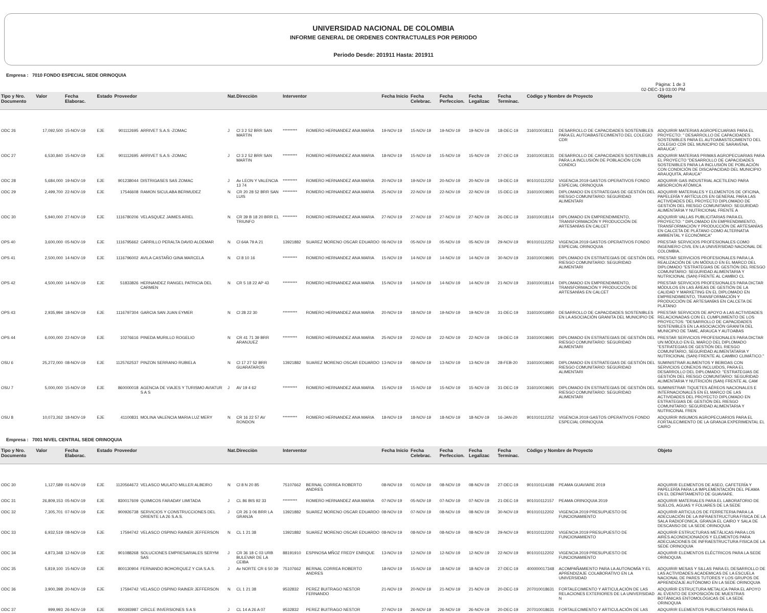UNIVERSIDAD NACIONAL DE COLOMBIA
INFORME GENERAL DE ORDENES CONTRACTUALES POR PERIODO
Periodo Desde: 201911 Hasta: 201911
Empresa : 7010 FONDO ESPECIAL SEDE ORINOQUIA
Pàgina: 1 de 3
02-DEC-19 03:00 PM
| Tipo y Nro. Documento | Valor | Fecha Elaborac. | Estado | Proveedor | | Nat. | Direcciòn | Interventor | | Fecha Inicio | Fecha Celebrac. | Fecha Perfeccion. | Fecha Legalizac | Fecha Terminac. | Còdigo y Nombre de Proyecto | | Objeto |
| --- | --- | --- | --- | --- | --- | --- | --- | --- | --- | --- | --- | --- | --- | --- | --- | --- | --- |
| ODC 26 | 17,092,500 | 15-NOV-19 | EJE | 901112695 | ARRIVET S.A.S -ZOMAC | J | Cl 3 2 52 BRR SAN MARTIN | ********* | ROMERO HERNANDEZ ANA MARIA | 19-NOV-19 | 15-NOV-19 | 19-NOV-19 | 19-NOV-19 | 18-DEC-19 | 316010018111 | DESARROLLO DE CAPACIDADES SOSTENIBLES PARA EL AUTOABASTECIMIENTO DEL COLEGIO CDR | ADQUIRIR MATERIAS AGROPECUARIAS PARA EL PROYECTO: " DESARROLLO DE CAPACIDADES SOSTENIBLES PARA EL AUTOABASTECIMIENTO DEL COLEGIO CDR DEL MUNICIPIO DE SARAVENA, ARAUCA". |
| ODC 27 | 6,530,840 | 15-NOV-19 | EJE | 901112695 | ARRIVET S.A.S -ZOMAC | J | Cl 3 2 52 BRR SAN MARTIN | ********* | ROMERO HERNANDEZ ANA MARIA | 18-NOV-19 | 15-NOV-19 | 15-NOV-19 | 15-NOV-19 | 27-DEC-19 | 316010018131 | DESARROLLO DE CAPACIDADES SOSTENIBLES PARA LA INCLUSIÓN DE POBLACIÓN CON CONDICI | ADQUIRIR MATERIAS PRIMAS AGROPECUARIAS PARA EL PROYECTO "DESARROLLO DE CAPACIDADES SOSTENIBLES PARA LA INCLUSIÓN DE POBLACIÓN CON CONDICIÓN DE DISCAPACIDAD DEL MUNICIPIO ARAUQUITA, ARAUCA" |
| ODC 28 | 5,684,000 | 19-NOV-19 | EJE | 901238044 | DISTRIGASES SAS ZOMAC | J | Av LEON Y VALENCIA 13 74 | ********* | ROMERO HERNANDEZ ANA MARIA | 20-NOV-19 | 19-NOV-19 | 20-NOV-19 | 20-NOV-19 | 19-DEC-19 | 901010112252 | VIGENCIA 2019 GASTOS OPERATIVOS FONDO ESPECIAL ORINOQUIA | ADQUIRIR GAS INDUSTRIAL ACETILENO PARA ABSORCIÓN ATÓMICA |
| ODC 29 | 2,499,700 | 22-NOV-19 | EJE | 17546608 | RAMON SICULABA BERMUDEZ | N | CR 20 28 52 BRR SAN LUIS | ********* | ROMERO HERNANDEZ ANA MARIA | 25-NOV-19 | 22-NOV-19 | 22-NOV-19 | 22-NOV-19 | 15-DEC-19 | 316010019691 | DIPLOMADO EN ESTRATEGIAS DE GESTIÓN DEL RIESGO COMUNITARIO: SEGURIDAD ALIMENTARI | ADQUIRIR MATERIALES Y ELEMENTOS DE OFICINA, PAPELERÍA Y ARTÍCULOS EN GENERAL PARA LAS ACTIVIDADES DEL PROYECTO DIPLOMADO DE GESTIÓN DEL RIESGO COMUNITARIO: SEGURIDAD ALIMENTARIA Y NUTRICIONAL FRENTE A |
| ODC 30 | 5,940,000 | 27-NOV-19 | EJE | 1116780206 | VELASQUEZ JAIMES ARIEL | N | CR 39 B 18 20 BRR EL TRIUNFO | ********* | ROMERO HERNANDEZ ANA MARIA | 27-NOV-19 | 27-NOV-19 | 27-NOV-19 | 27-NOV-19 | 26-DEC-19 | 316010018114 | DIPLOMADO EN EMPRENDIMIENTO, TRANSFORMACIÓN Y PRODUCCIÓN DE ARTESANÍAS EN CALCET | ADQUIRIR VALLAS PUBLICITARIAS PARA EL PROYECTO: " DIPLOMADO EN EMPRENDIMIENTO, TRANSFORMACIÓN Y PRODUCCIÓN DE ARTESANÍAS EN CALCETA DE PLÁTANO COMO ALTERNATIA AMBIENTAL Y ECONÓMICA" |
| OPS 40 | 3,600,000 | 05-NOV-19 | EJE | 1116795662 | CARRILLO PERALTA DAVID ALDEMAR | N | Cl 64A 79 A 21 | 13921882 | SUAREZ MORENO OSCAR EDUARDO | 06-NOV-19 | 05-NOV-19 | 05-NOV-19 | 05-NOV-19 | 29-NOV-19 | 901010112252 | VIGENCIA 2019 GASTOS OPERATIVOS FONDO ESPECIAL ORINOQUIA | PRESTAR SERVICIOS PROFESIONALES COMO INGENIERO CIVIL EN LA UNIVERSIDAD NACIONAL DE COLOMBIA. |
| OPS 41 | 2,500,000 | 14-NOV-19 | EJE | 1116796002 | AVILA CASTAÑO GINA MARCELA | N | Cl 8 10 16 | ********* | ROMERO HERNANDEZ ANA MARIA | 15-NOV-19 | 14-NOV-19 | 14-NOV-19 | 14-NOV-19 | 30-NOV-19 | 316010019691 | DIPLOMADO EN ESTRATEGIAS DE GESTIÓN DEL RIESGO COMUNITARIO: SEGURIDAD ALIMENTARI | PRESTAR SERVICIOS PROFESIONALES PARA LA REALIZACIÓN DE UN MÓDULO EN EL MARCO DEL DIPLOMADO "ESTRATEGIAS DE GESTIÓN DEL RIESGO COMUNITARIO: SEGURIDAD ALIMENTARIA Y NUTRICIONAL (SAN) FRENTE AL CAMBIO CL |
| OPS 42 | 4,500,000 | 14-NOV-19 | EJE | 51833826 | HERNANDEZ RANGEL PATRICIA DEL CARMEN | N | CR 5 18 22 AP 43 | ********* | ROMERO HERNANDEZ ANA MARIA | 15-NOV-19 | 14-NOV-19 | 14-NOV-19 | 14-NOV-19 | 21-NOV-19 | 316010018114 | DIPLOMADO EN EMPRENDIMIENTO, TRANSFORMACIÓN Y PRODUCCIÓN DE ARTESANÍAS EN CALCET | PRESTAR SERVICIOS PROFESIONALES PARA DICTAR MÓDULOS EN LAS ÁREAS DE GESTIÓN DE LA CALIDAD Y MARKETING EN EL DIPLOMADO EN EMPRENDIMIENTO, TRANSFORMACIÓN Y PRODUCCIÓN DE ARTESANÍAS EN CALCETA DE PLÁTANO |
| OPS 43 | 2,935,994 | 18-NOV-19 | EJE | 1116797304 | GARCIA SAN JUAN EYMER | N | Cl 28 22 30 | ********* | ROMERO HERNANDEZ ANA MARIA | 20-NOV-19 | 18-NOV-19 | 19-NOV-19 | 19-NOV-19 | 31-DEC-19 | 316010016950 | DESARROLLO DE CAPACIDADES SOSTENIBLES EN LA ASOCIACIÓN GRANITA DEL MUNICIPIO DE | PRESTAR SERVICIOS DE APOYO A LAS ACTIVIDADES RELACIONADAS CON EL CUMPLIMIENTO DE LOS PROYECTOS: "DESARROLLO DE CAPACIDADES SOSTENIBLES EN LA ASOCIACIÓN GRANITA DEL MUNICIPIO DE TAME, ARAUCA Y AUTOABAS |
| OPS 44 | 6,000,000 | 22-NOV-19 | EJE | 10276616 | PINEDA MURILLO ROGELIO | N | CR 41 71 39 BRR ARANJUEZ | ********* | ROMERO HERNANDEZ ANA MARIA | 25-NOV-19 | 22-NOV-19 | 22-NOV-19 | 22-NOV-19 | 19-DEC-19 | 316010019691 | DIPLOMADO EN ESTRATEGIAS DE GESTIÓN DEL RIESGO COMUNITARIO: SEGURIDAD ALIMENTARI | PRESTAR SERVICIOS PROFESIONALES PARA DICTAR UN MÓDULO EN EL MARCO DEL DIPLOMADO "ESTRATEGIAS DE GESTIÓN DEL RIESGO COMUNITARIO, SEGURIDAD ALIMENTATARIA Y NUTRICIONAL (SAN) FRENTE AL CAMBIO CLIMÁTICO." |
| OSU 6 | 25,272,000 | 08-NOV-19 | EJE | 1125762537 | PINZON SERRANO RUBIELA | N | Cl 17 27 52 BRR GUARATAROS | 13921882 | SUAREZ MORENO OSCAR EDUARDO | 13-NOV-19 | 08-NOV-19 | 13-NOV-19 | 13-NOV-19 | 28-FEB-20 | 316010019691 | DIPLOMADO EN ESTRATEGIAS DE GESTIÓN DEL RIESGO COMUNITARIO: SEGURIDAD ALIMENTARI | SUMINISTRAR ALIMENTOS Y BEBIDAS CON SERVICIOS CONEXOS INCLUIDOS, PARA EL DESARROLLO DEL DIPLOMADO: "ESTRATEGIAS DE GESTIÓN DEL RIESGO COMUNITARIO: SEGURIDAD ALIMENTARIA Y NUTRICIÓN (SAN) FRENTE AL CAM |
| OSU 7 | 5,000,000 | 15-NOV-19 | EJE | 860000018 | AGENCIA DE VIAJES Y TURISMO AVIATUR S A S | J | AV 19 4 62 | ********* | ROMERO HERNANDEZ ANA MARIA | 15-NOV-19 | 15-NOV-19 | 15-NOV-19 | 15-NOV-19 | 31-DEC-19 | 316010019691 | DIPLOMADO EN ESTRATEGIAS DE GESTIÓN DEL RIESGO COMUNITARIO: SEGURIDAD ALIMENTARI | SUMINISTRAR TIQUETES AÉREOS NACIONALES E INTERNACIONALES EN EL MARCO DE LAS ACTIVIDADES DEL PROYECTO DIPLOMADO EN ESTRATEGIAS DE GESTIÓN DEL RIESGO COMUNITARIO: SEGURIDAD ALIMENTARIA Y NUTRICONAL FREN |
| OSU 8 | 10,073,262 | 18-NOV-19 | EJE | 41100831 | MOLINA VALENCIA MARIA LUZ MERY | N | CR 16 22 57 AV RONDON | ********* | ROMERO HERNANDEZ ANA MARIA | 18-NOV-19 | 18-NOV-19 | 18-NOV-19 | 18-NOV-19 | 16-JAN-20 | 901010112252 | VIGENCIA 2019 GASTOS OPERATIVOS FONDO ESPECIAL ORINOQUIA | ADQUIRIR INSUMOS AGROPECUARIOS PARA EL FORTALECIMIENTO DE LA GRANJA EXPERIMENTAL EL CAIRO |
Empresa : 7001 NIVEL CENTRAL SEDE ORINOQUIA
| Tipo y Nro. Documento | Valor | Fecha Elaborac. | Estado | Proveedor | | Nat. | Direcciòn | Interventor | | Fecha Inicio | Fecha Celebrac. | Fecha Perfeccion. | Fecha Legalizac | Fecha Terminac. | Còdigo y Nombre de Proyecto | | Objeto |
| --- | --- | --- | --- | --- | --- | --- | --- | --- | --- | --- | --- | --- | --- | --- | --- | --- | --- |
| ODC 30 | 1,127,589 | 01-NOV-19 | EJE | 1120564672 | VELASCO MULATO MILLER ALBEIRO | N | Cl 8 N 20 85 | 75107662 | BERNAL CORREA ROBERTO ANDRES | 08-NOV-19 | 01-NOV-19 | 08-NOV-19 | 08-NOV-19 | 27-DEC-19 | 901010114188 | PEAMA GUAVIARE 2019 | ADQUIRIR ELEMENTOS DE ASEO, CAFETERÍA Y PAPELERÍA PARA LA IMPLEMENTACIÓN DEL PEAMA EN EL DEPARTAMENTO DE GUAVIARE. |
| ODC 31 | 26,809,153 | 05-NOV-19 | EJE | 830017609 | QUIMICOS FARADAY LIMITADA | J | CL 86 BIS 92 33 | ********* | ROMERO HERNANDEZ ANA MARIA | 07-NOV-19 | 05-NOV-19 | 07-NOV-19 | 07-NOV-19 | 21-DEC-19 | 901010112157 | PEAMA ORINOQUIA 2019 | ADQUIRIR MATERIALES PARA EL LABORATORIO DE SUELOS, AGUAS Y FOLIARES DE LA SEDE |
| ODC 32 | 7,305,701 | 07-NOV-19 | EJE | 900926738 | SERVICIOS Y CONSTRUCCIONES DEL ORIENTE LA 26 S.A.S. | J | CR 26 3 06 BRR LA GRANJA | 13921882 | SUAREZ MORENO OSCAR EDUARDO | 08-NOV-19 | 07-NOV-19 | 08-NOV-19 | 08-NOV-19 | 30-NOV-19 | 901010112202 | VIGENCIA 2019 PRESUPUESTO DE FUNCIONAMIENTO | ADQUIRIR ARTICULOS DE FERRETERIA PARA LA ADECUACIÓN DE LA INFRAESTRUCTURA FISICA DE LA SALA RADIOFONICA, GRANJA EL CAIRO Y SALA DE DESCANSO DE LA SEDE ORINOQUIA |
| ODC 33 | 6,932,519 | 08-NOV-19 | EJE | 17594742 | VELASCO OSPINO RAINER JEFFERSON | N | CL 1 21 38 | 13921882 | SUAREZ MORENO OSCAR EDUARDO | 08-NOV-19 | 08-NOV-19 | 08-NOV-19 | 08-NOV-19 | 29-NOV-19 | 901010112202 | VIGENCIA 2019 PRESUPUESTO DE FUNCIONAMIENTO | ADQUIRIR ESTRUCTURAS METÁLICAS PARA LOS AIRES ACONDICIONADOS Y ELEMENTOS PARA ADECUACIONES DE INFRAESTRUCTURA FISICA DE LA SEDE ORINOQUIA |
| ODC 34 | 4,873,348 | 12-NOV-19 | EJE | 901088268 | SOLUCIONES EMPRESARIALES SERYM SAS | J | CR 36 18 C 03 URB BULEVAR DE LA CEIBA | 88191910 | ESPINOSA MÑOZ FREDY ENRIQUE | 13-NOV-19 | 12-NOV-19 | 12-NOV-19 | 12-NOV-19 | 22-NOV-19 | 901010112202 | VIGENCIA 2019 PRESUPUESTO DE FUNCIONAMIENTO | ADQUIRIR ELEMENTOS ELÉCTRICOS PARA LA SEDE ORINOQUIA |
| ODC 35 | 5,819,100 | 15-NOV-19 | EJE | 800130904 | FERNANDO BOHORQUEZ Y CIA S.A.S. | J | Av NORTE CR 6 50 39 | 75107662 | BERNAL CORREA ROBERTO ANDRES | 18-NOV-19 | 15-NOV-19 | 18-NOV-19 | 18-NOV-19 | 27-DEC-19 | 400000017348 | ACOMPAÑAMIENTO PARA LA AUTONOMÍA Y EL APRENDIZAJE COLABORATIVO EN LA UNIVERSIDAD | ADQUIRIR MESAS Y SILLAS PARA EL DESARROLLO DE LAS ACTIVIDADES ACADEMICAS DE LA ESCUELA NACIONAL DE PARES TUTORES Y LOS GRUPOS DE APRENDIZAJE AUTÓNOMO EN LA SEDE ORINOQUIA |
| ODC 36 | 3,900,398 | 20-NOV-19 | EJE | 17594742 | VELASCO OSPINO RAINER JEFFERSON | N | CL 1 21 38 | 9532832 | PEREZ BUITRAGO NESTOR FERNANDO | 21-NOV-19 | 20-NOV-19 | 21-NOV-19 | 21-NOV-19 | 20-DEC-19 | 207010018631 | FORTALECIMIENTO Y ARTICULACIÓN DE LAS RELACIONES EXTERIORES DE LA UNIVERSIDAD N | ADQUIRIR ESTRUCTURA METALICA PARA EL APOYO AL EVENTO DE EXPOSICIÓN DE MUESTRAS BOTÁNICAS ENTOMOLÓGICAS DE LA SEDE ORINOQUIA |
| ODC 37 | 999,993 | 26-NOV-19 | EJE | 900393987 | CIRCLE INVERSIONES S A S | J | CL 14 A 26 A 07 | 9532832 | PEREZ BUITRAGO NESTOR | 27-NOV-19 | 26-NOV-19 | 26-NOV-19 | 26-NOV-19 | 20-DEC-19 | 207010018631 | FORTALECIMIENTO Y ARTICULACIÓN DE LAS | ADQUIRIR ELEMENTOS PUBLICITARIOS PARA EL |